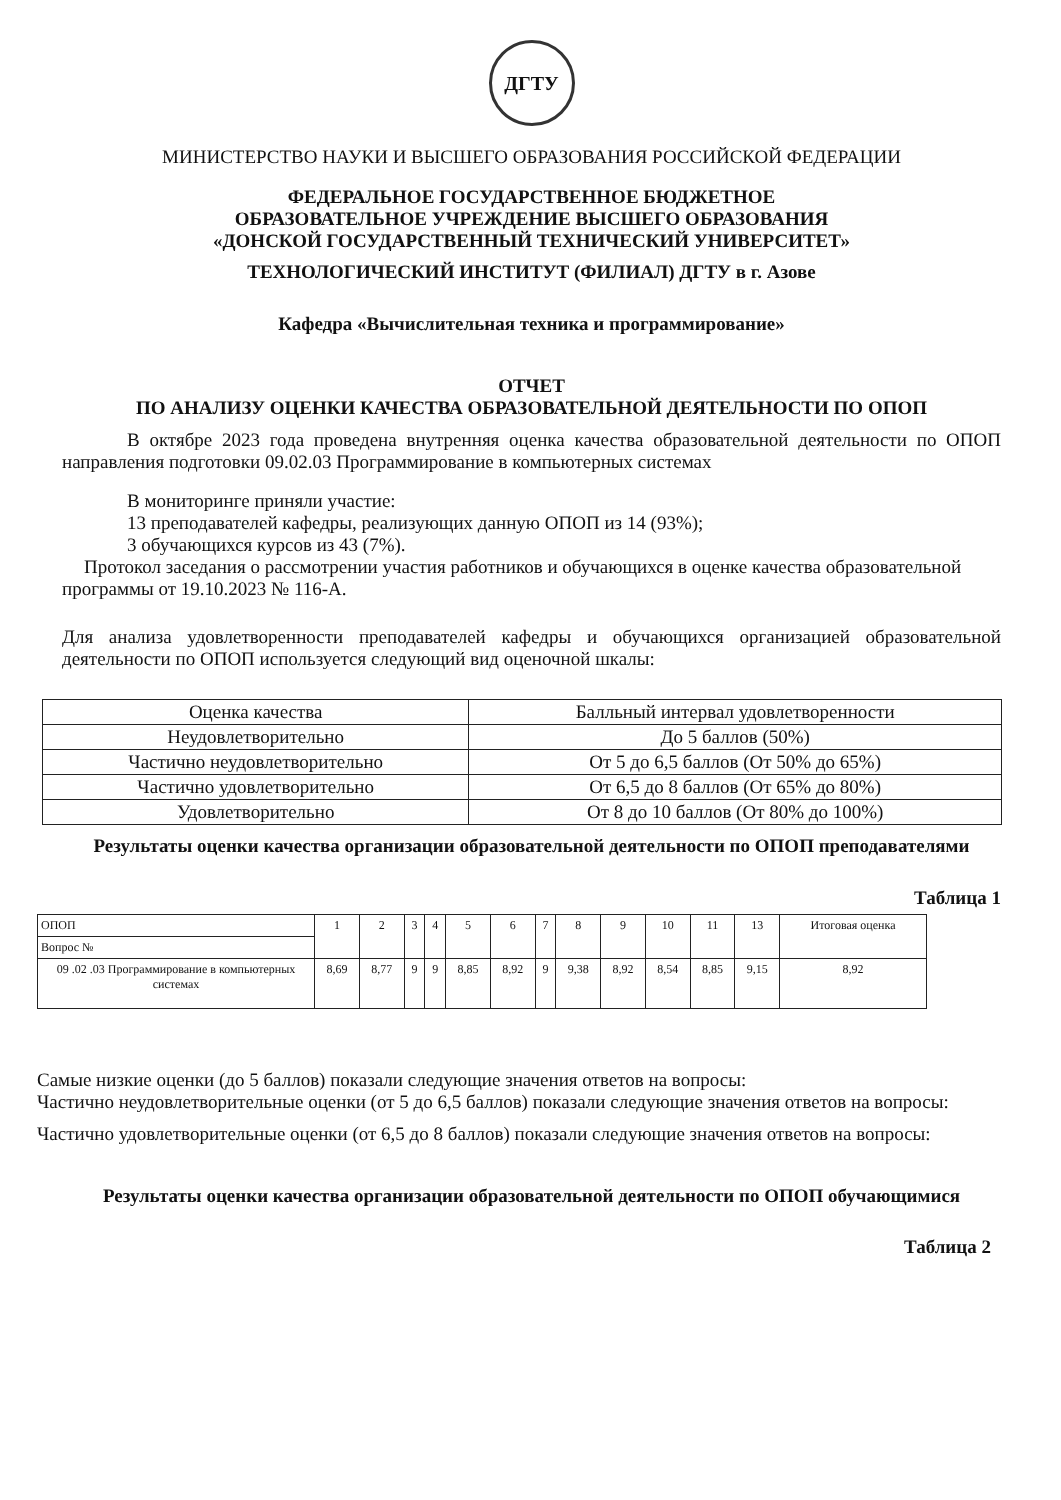ДГТУ
МИНИСТЕРСТВО НАУКИ И ВЫСШЕГО ОБРАЗОВАНИЯ РОССИЙСКОЙ ФЕДЕРАЦИИ
ФЕДЕРАЛЬНОЕ ГОСУДАРСТВЕННОЕ БЮДЖЕТНОЕ
ОБРАЗОВАТЕЛЬНОЕ УЧРЕЖДЕНИЕ ВЫСШЕГО ОБРАЗОВАНИЯ
«ДОНСКОЙ ГОСУДАРСТВЕННЫЙ ТЕХНИЧЕСКИЙ УНИВЕРСИТЕТ»
ТЕХНОЛОГИЧЕСКИЙ ИНСТИТУТ (ФИЛИАЛ) ДГТУ в г. Азове
Кафедра «Вычислительная техника и программирование»
ОТЧЕТ
ПО АНАЛИЗУ ОЦЕНКИ КАЧЕСТВА ОБРАЗОВАТЕЛЬНОЙ ДЕЯТЕЛЬНОСТИ ПО ОПОП
В октябре 2023 года проведена внутренняя оценка качества образовательной деятельности по ОПОП направления подготовки 09.02.03 Программирование в компьютерных системах
В мониторинге приняли участие:
13 преподавателей кафедры, реализующих данную ОПОП из 14 (93%);
3 обучающихся курсов из 43 (7%).
Протокол заседания о рассмотрении участия работников и обучающихся в оценке качества образовательной программы от 19.10.2023 № 116-А.
Для анализа удовлетворенности преподавателей кафедры и обучающихся организацией образовательной деятельности по ОПОП используется следующий вид оценочной шкалы:
| Оценка качества | Балльный интервал удовлетворенности |
| Неудовлетворительно | До 5 баллов (50%) |
| Частично неудовлетворительно | От 5 до 6,5 баллов (От 50% до 65%) |
| Частично удовлетворительно | От 6,5 до 8 баллов (От 65% до 80%) |
| Удовлетворительно | От 8 до 10 баллов (От 80% до 100%) |
Результаты оценки качества организации образовательной деятельности по ОПОП преподавателями
Таблица 1
| ОПОП | 1 | 2 | 3 | 4 | 5 | 6 | 7 | 8 | 9 | 10 | 11 | 13 | Итоговая оценка |
| Вопрос № | | | | | | | | | | | | | |
| 09 .02 .03 Программирование в компьютерных системах | 8,69 | 8,77 | 9 | 9 | 8,85 | 8,92 | 9 | 9,38 | 8,92 | 8,54 | 8,85 | 9,15 | 8,92 |
Самые низкие оценки (до 5 баллов) показали следующие значения ответов на вопросы:
Частично неудовлетворительные оценки (от 5 до 6,5 баллов) показали следующие значения ответов на вопросы:
Частично удовлетворительные оценки (от 6,5 до 8 баллов) показали следующие значения ответов на вопросы:
Результаты оценки качества организации образовательной деятельности по ОПОП обучающимися
Таблица 2